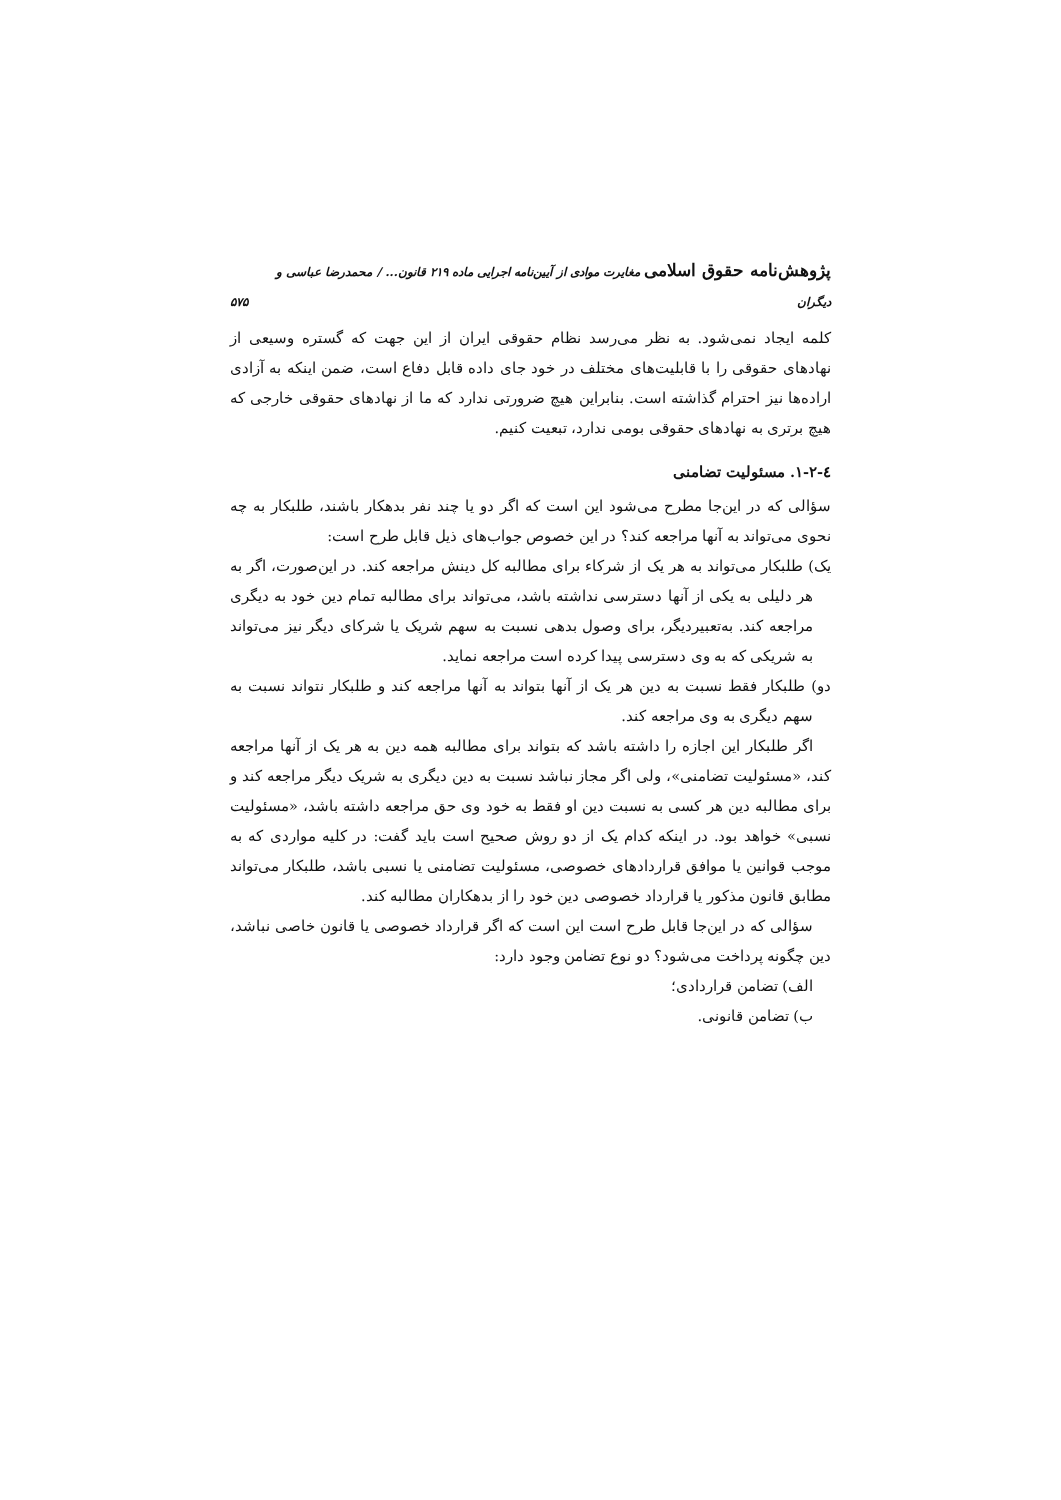پژوهش‌نامه حقوق اسلامی مغایرت موادی از آیین‌نامه اجرایی ماده ۲۱۹ قانون... / محمدرضا عباسی و دیگران ۵۷۵
کلمه ایجاد نمی‌شود. به نظر می‌رسد نظام حقوقی ایران از این جهت که گستره وسیعی از نهادهای حقوقی را با قابلیت‌های مختلف در خود جای داده قابل دفاع است، ضمن اینکه به آزادی اراده‌ها نیز احترام گذاشته است. بنابراین هیچ ضرورتی ندارد که ما از نهادهای حقوقی خارجی که هیچ برتری به نهادهای حقوقی بومی ندارد، تبعیت کنیم.
٤-٢-١. مسئولیت تضامنی
سؤالی که در این‌جا مطرح می‌شود این است که اگر دو یا چند نفر بدهکار باشند، طلبکار به چه نحوی می‌تواند به آنها مراجعه کند؟ در این خصوص جواب‌های ذیل قابل طرح است:
یک) طلبکار می‌تواند به هر یک از شرکاء برای مطالبه کل دینش مراجعه کند. در این‌صورت، اگر به هر دلیلی به یکی از آنها دسترسی نداشته باشد، می‌تواند برای مطالبه تمام دین خود به دیگری مراجعه کند. به‌تعبیردیگر، برای وصول بدهی نسبت به سهم شریک یا شرکای دیگر نیز می‌تواند به شریکی که به وی دسترسی پیدا کرده است مراجعه نماید.
دو) طلبکار فقط نسبت به دین هر یک از آنها بتواند به آنها مراجعه کند و طلبکار نتواند نسبت به سهم دیگری به وی مراجعه کند.
اگر طلبکار این اجازه را داشته باشد که بتواند برای مطالبه همه دین به هر یک از آنها مراجعه کند، «مسئولیت تضامنی»، ولی اگر مجاز نباشد نسبت به دین دیگری به شریک دیگر مراجعه کند و برای مطالبه دین هر کسی به نسبت دین او فقط به خود وی حق مراجعه داشته باشد، «مسئولیت نسبی» خواهد بود. در اینکه کدام یک از دو روش صحیح است باید گفت: در کلیه مواردی که به موجب قوانین یا موافق قراردادهای خصوصی، مسئولیت تضامنی یا نسبی باشد، طلبکار می‌تواند مطابق قانون مذکور یا قرارداد خصوصی دین خود را از بدهکاران مطالبه کند.
سؤالی که در این‌جا قابل طرح است این است که اگر قرارداد خصوصی یا قانون خاصی نباشد، دین چگونه پرداخت می‌شود؟ دو نوع تضامن وجود دارد:
الف) تضامن قراردادی؛
ب) تضامن قانونی.